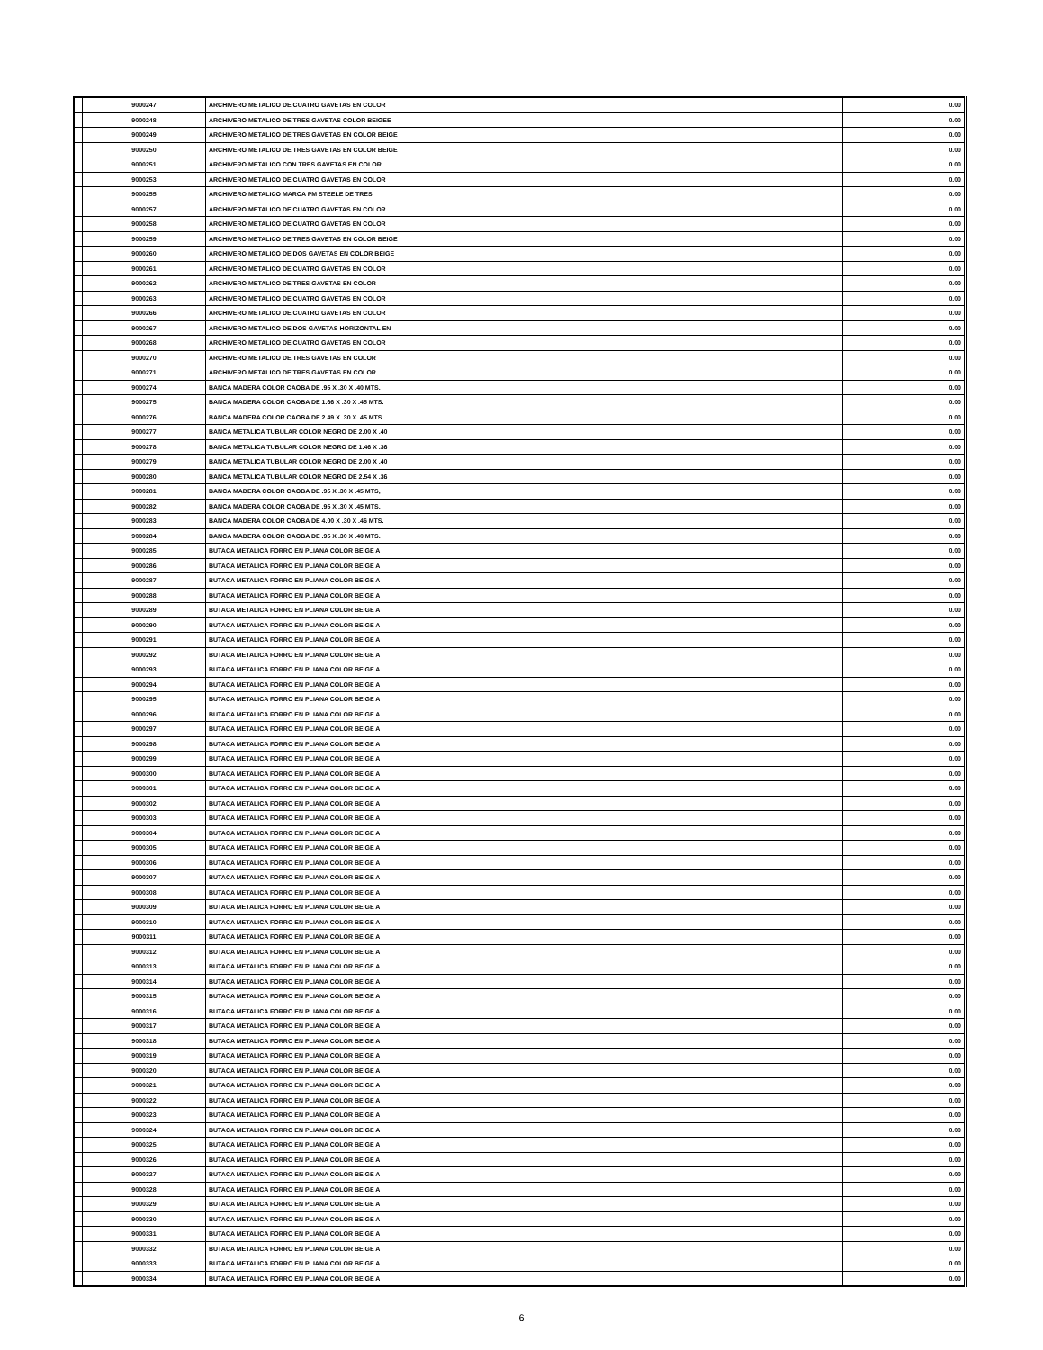| | 9000247 | ARCHIVERO METALICO DE CUATRO GAVETAS EN COLOR | 0.00 |
| | 9000248 | ARCHIVERO METALICO DE TRES GAVETAS COLOR BEIGEE | 0.00 |
| | 9000249 | ARCHIVERO METALICO DE TRES GAVETAS EN COLOR BEIGE | 0.00 |
| | 9000250 | ARCHIVERO METALICO DE TRES GAVETAS EN COLOR BEIGE | 0.00 |
| | 9000251 | ARCHIVERO METALICO CON TRES GAVETAS EN COLOR | 0.00 |
| | 9000253 | ARCHIVERO METALICO DE CUATRO GAVETAS EN COLOR | 0.00 |
| | 9000255 | ARCHIVERO METALICO MARCA PM STEELE DE TRES | 0.00 |
| | 9000257 | ARCHIVERO METALICO DE CUATRO GAVETAS EN COLOR | 0.00 |
| | 9000258 | ARCHIVERO METALICO DE CUATRO GAVETAS EN COLOR | 0.00 |
| | 9000259 | ARCHIVERO METALICO DE TRES GAVETAS EN COLOR BEIGE | 0.00 |
| | 9000260 | ARCHIVERO METALICO DE DOS GAVETAS EN COLOR BEIGE | 0.00 |
| | 9000261 | ARCHIVERO METALICO DE CUATRO GAVETAS EN COLOR | 0.00 |
| | 9000262 | ARCHIVERO METALICO DE TRES GAVETAS EN COLOR | 0.00 |
| | 9000263 | ARCHIVERO METALICO DE CUATRO GAVETAS EN COLOR | 0.00 |
| | 9000266 | ARCHIVERO METALICO DE CUATRO GAVETAS EN COLOR | 0.00 |
| | 9000267 | ARCHIVERO METALICO DE DOS GAVETAS HORIZONTAL EN | 0.00 |
| | 9000268 | ARCHIVERO METALICO DE CUATRO GAVETAS EN COLOR | 0.00 |
| | 9000270 | ARCHIVERO METALICO DE TRES GAVETAS EN COLOR | 0.00 |
| | 9000271 | ARCHIVERO METALICO DE TRES GAVETAS EN COLOR | 0.00 |
| | 9000274 | BANCA MADERA COLOR CAOBA DE .95 X .30 X .40 MTS. | 0.00 |
| | 9000275 | BANCA MADERA COLOR CAOBA DE 1.66 X .30 X .45 MTS. | 0.00 |
| | 9000276 | BANCA MADERA COLOR CAOBA DE 2.49 X .30 X .45 MTS. | 0.00 |
| | 9000277 | BANCA METALICA TUBULAR COLOR NEGRO DE 2.00 X .40 | 0.00 |
| | 9000278 | BANCA METALICA TUBULAR COLOR NEGRO DE 1.46 X .36 | 0.00 |
| | 9000279 | BANCA METALICA TUBULAR COLOR NEGRO DE 2.00 X .40 | 0.00 |
| | 9000280 | BANCA METALICA TUBULAR COLOR NEGRO DE 2.54 X .36 | 0.00 |
| | 9000281 | BANCA MADERA COLOR CAOBA DE .95 X .30 X .45 MTS, | 0.00 |
| | 9000282 | BANCA MADERA COLOR CAOBA DE .95 X .30 X .45 MTS, | 0.00 |
| | 9000283 | BANCA MADERA COLOR CAOBA DE 4.00 X .30 X .46 MTS. | 0.00 |
| | 9000284 | BANCA MADERA COLOR CAOBA DE .95 X .30 X .40 MTS. | 0.00 |
| | 9000285 | BUTACA METALICA FORRO EN PLIANA COLOR BEIGE A | 0.00 |
| | 9000286 | BUTACA METALICA FORRO EN PLIANA COLOR BEIGE A | 0.00 |
| | 9000287 | BUTACA METALICA FORRO EN PLIANA COLOR BEIGE A | 0.00 |
| | 9000288 | BUTACA METALICA FORRO EN PLIANA COLOR BEIGE A | 0.00 |
| | 9000289 | BUTACA METALICA FORRO EN PLIANA COLOR BEIGE A | 0.00 |
| | 9000290 | BUTACA METALICA FORRO EN PLIANA COLOR BEIGE A | 0.00 |
| | 9000291 | BUTACA METALICA FORRO EN PLIANA COLOR BEIGE A | 0.00 |
| | 9000292 | BUTACA METALICA FORRO EN PLIANA COLOR BEIGE A | 0.00 |
| | 9000293 | BUTACA METALICA FORRO EN PLIANA COLOR BEIGE A | 0.00 |
| | 9000294 | BUTACA METALICA FORRO EN PLIANA COLOR BEIGE A | 0.00 |
| | 9000295 | BUTACA METALICA FORRO EN PLIANA COLOR BEIGE A | 0.00 |
| | 9000296 | BUTACA METALICA FORRO EN PLIANA COLOR BEIGE A | 0.00 |
| | 9000297 | BUTACA METALICA FORRO EN PLIANA COLOR BEIGE A | 0.00 |
| | 9000298 | BUTACA METALICA FORRO EN PLIANA COLOR BEIGE A | 0.00 |
| | 9000299 | BUTACA METALICA FORRO EN PLIANA COLOR BEIGE A | 0.00 |
| | 9000300 | BUTACA METALICA FORRO EN PLIANA COLOR BEIGE A | 0.00 |
| | 9000301 | BUTACA METALICA FORRO EN PLIANA COLOR BEIGE A | 0.00 |
| | 9000302 | BUTACA METALICA FORRO EN PLIANA COLOR BEIGE A | 0.00 |
| | 9000303 | BUTACA METALICA FORRO EN PLIANA COLOR BEIGE A | 0.00 |
| | 9000304 | BUTACA METALICA FORRO EN PLIANA COLOR BEIGE A | 0.00 |
| | 9000305 | BUTACA METALICA FORRO EN PLIANA COLOR BEIGE A | 0.00 |
| | 9000306 | BUTACA METALICA FORRO EN PLIANA COLOR BEIGE A | 0.00 |
| | 9000307 | BUTACA METALICA FORRO EN PLIANA COLOR BEIGE A | 0.00 |
| | 9000308 | BUTACA METALICA FORRO EN PLIANA COLOR BEIGE A | 0.00 |
| | 9000309 | BUTACA METALICA FORRO EN PLIANA COLOR BEIGE A | 0.00 |
| | 9000310 | BUTACA METALICA FORRO EN PLIANA COLOR BEIGE A | 0.00 |
| | 9000311 | BUTACA METALICA FORRO EN PLIANA COLOR BEIGE A | 0.00 |
| | 9000312 | BUTACA METALICA FORRO EN PLIANA COLOR BEIGE A | 0.00 |
| | 9000313 | BUTACA METALICA FORRO EN PLIANA COLOR BEIGE A | 0.00 |
| | 9000314 | BUTACA METALICA FORRO EN PLIANA COLOR BEIGE A | 0.00 |
| | 9000315 | BUTACA METALICA FORRO EN PLIANA COLOR BEIGE A | 0.00 |
| | 9000316 | BUTACA METALICA FORRO EN PLIANA COLOR BEIGE A | 0.00 |
| | 9000317 | BUTACA METALICA FORRO EN PLIANA COLOR BEIGE A | 0.00 |
| | 9000318 | BUTACA METALICA FORRO EN PLIANA COLOR BEIGE A | 0.00 |
| | 9000319 | BUTACA METALICA FORRO EN PLIANA COLOR BEIGE A | 0.00 |
| | 9000320 | BUTACA METALICA FORRO EN PLIANA COLOR BEIGE A | 0.00 |
| | 9000321 | BUTACA METALICA FORRO EN PLIANA COLOR BEIGE A | 0.00 |
| | 9000322 | BUTACA METALICA FORRO EN PLIANA COLOR BEIGE A | 0.00 |
| | 9000323 | BUTACA METALICA FORRO EN PLIANA COLOR BEIGE A | 0.00 |
| | 9000324 | BUTACA METALICA FORRO EN PLIANA COLOR BEIGE A | 0.00 |
| | 9000325 | BUTACA METALICA FORRO EN PLIANA COLOR BEIGE A | 0.00 |
| | 9000326 | BUTACA METALICA FORRO EN PLIANA COLOR BEIGE A | 0.00 |
| | 9000327 | BUTACA METALICA FORRO EN PLIANA COLOR BEIGE A | 0.00 |
| | 9000328 | BUTACA METALICA FORRO EN PLIANA COLOR BEIGE A | 0.00 |
| | 9000329 | BUTACA METALICA FORRO EN PLIANA COLOR BEIGE A | 0.00 |
| | 9000330 | BUTACA METALICA FORRO EN PLIANA COLOR BEIGE A | 0.00 |
| | 9000331 | BUTACA METALICA FORRO EN PLIANA COLOR BEIGE A | 0.00 |
| | 9000332 | BUTACA METALICA FORRO EN PLIANA COLOR BEIGE A | 0.00 |
| | 9000333 | BUTACA METALICA FORRO EN PLIANA COLOR BEIGE A | 0.00 |
| | 9000334 | BUTACA METALICA FORRO EN PLIANA COLOR BEIGE A | 0.00 |
6